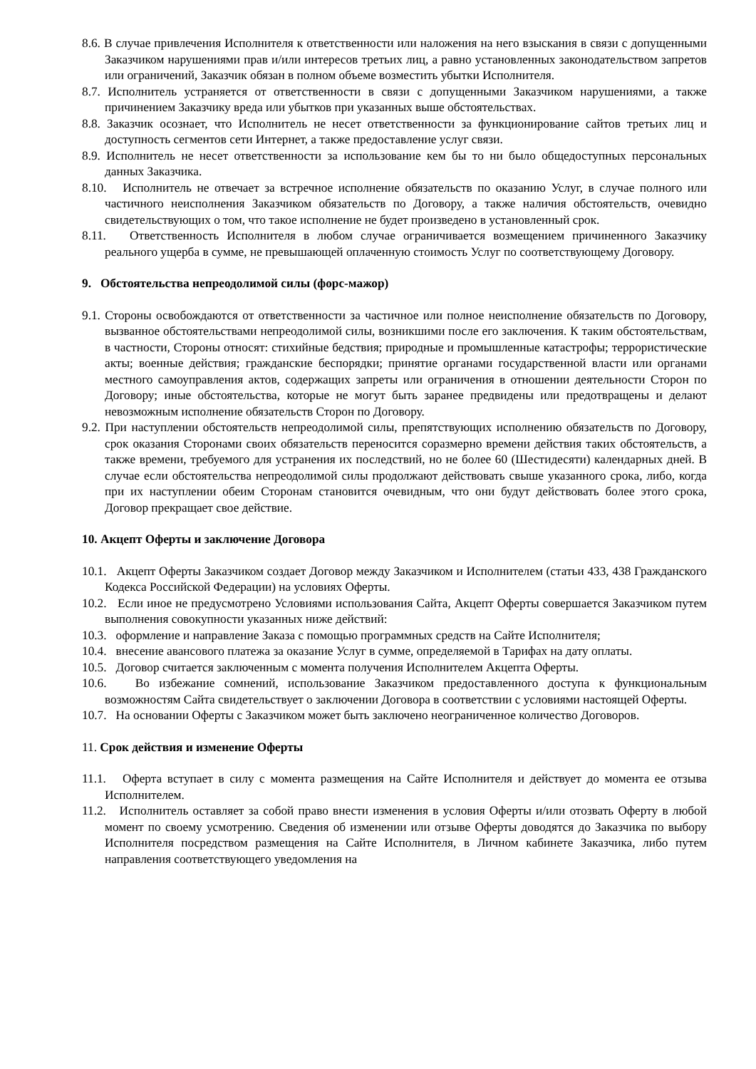8.6. В случае привлечения Исполнителя к ответственности или наложения на него взыскания в связи с допущенными Заказчиком нарушениями прав и/или интересов третьих лиц, а равно установленных законодательством запретов или ограничений, Заказчик обязан в полном объеме возместить убытки Исполнителя.
8.7. Исполнитель устраняется от ответственности в связи с допущенными Заказчиком нарушениями, а также причинением Заказчику вреда или убытков при указанных выше обстоятельствах.
8.8. Заказчик осознает, что Исполнитель не несет ответственности за функционирование сайтов третьих лиц и доступность сегментов сети Интернет, а также предоставление услуг связи.
8.9. Исполнитель не несет ответственности за использование кем бы то ни было общедоступных персональных данных Заказчика.
8.10. Исполнитель не отвечает за встречное исполнение обязательств по оказанию Услуг, в случае полного или частичного неисполнения Заказчиком обязательств по Договору, а также наличия обстоятельств, очевидно свидетельствующих о том, что такое исполнение не будет произведено в установленный срок.
8.11. Ответственность Исполнителя в любом случае ограничивается возмещением причиненного Заказчику реального ущерба в сумме, не превышающей оплаченную стоимость Услуг по соответствующему Договору.
9. Обстоятельства непреодолимой силы (форс-мажор)
9.1. Стороны освобождаются от ответственности за частичное или полное неисполнение обязательств по Договору, вызванное обстоятельствами непреодолимой силы, возникшими после его заключения. К таким обстоятельствам, в частности, Стороны относят: стихийные бедствия; природные и промышленные катастрофы; террористические акты; военные действия; гражданские беспорядки; принятие органами государственной власти или органами местного самоуправления актов, содержащих запреты или ограничения в отношении деятельности Сторон по Договору; иные обстоятельства, которые не могут быть заранее предвидены или предотвращены и делают невозможным исполнение обязательств Сторон по Договору.
9.2. При наступлении обстоятельств непреодолимой силы, препятствующих исполнению обязательств по Договору, срок оказания Сторонами своих обязательств переносится соразмерно времени действия таких обстоятельств, а также времени, требуемого для устранения их последствий, но не более 60 (Шестидесяти) календарных дней. В случае если обстоятельства непреодолимой силы продолжают действовать свыше указанного срока, либо, когда при их наступлении обеим Сторонам становится очевидным, что они будут действовать более этого срока, Договор прекращает свое действие.
10. Акцепт Оферты и заключение Договора
10.1. Акцепт Оферты Заказчиком создает Договор между Заказчиком и Исполнителем (статьи 433, 438 Гражданского Кодекса Российской Федерации) на условиях Оферты.
10.2. Если иное не предусмотрено Условиями использования Сайта, Акцепт Оферты совершается Заказчиком путем выполнения совокупности указанных ниже действий:
10.3. оформление и направление Заказа с помощью программных средств на Сайте Исполнителя;
10.4. внесение авансового платежа за оказание Услуг в сумме, определяемой в Тарифах на дату оплаты.
10.5. Договор считается заключенным с момента получения Исполнителем Акцепта Оферты.
10.6. Во избежание сомнений, использование Заказчиком предоставленного доступа к функциональным возможностям Сайта свидетельствует о заключении Договора в соответствии с условиями настоящей Оферты.
10.7. На основании Оферты с Заказчиком может быть заключено неограниченное количество Договоров.
11. Срок действия и изменение Оферты
11.1. Оферта вступает в силу с момента размещения на Сайте Исполнителя и действует до момента ее отзыва Исполнителем.
11.2. Исполнитель оставляет за собой право внести изменения в условия Оферты и/или отозвать Оферту в любой момент по своему усмотрению. Сведения об изменении или отзыве Оферты доводятся до Заказчика по выбору Исполнителя посредством размещения на Сайте Исполнителя, в Личном кабинете Заказчика, либо путем направления соответствующего уведомления на